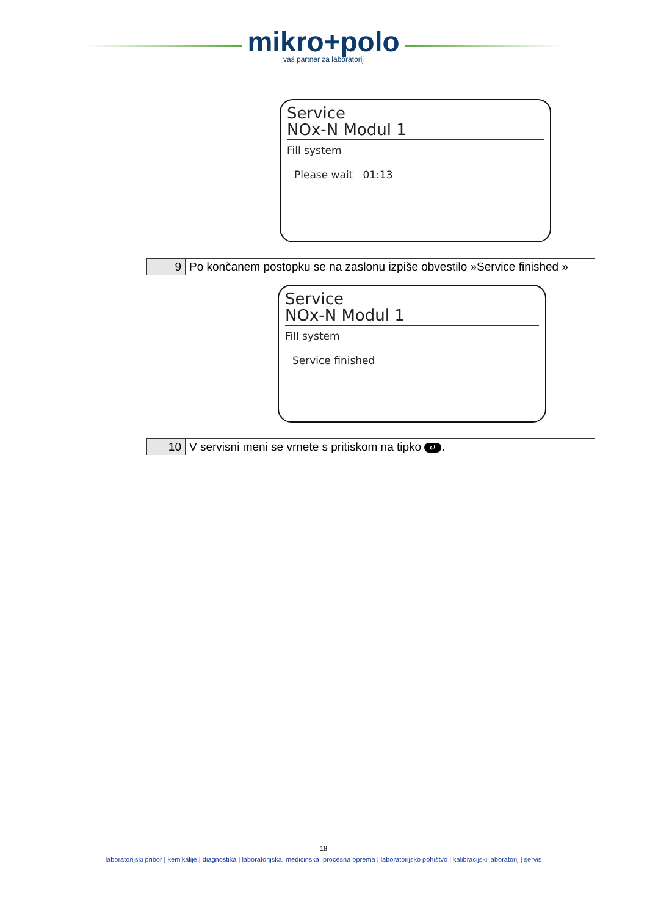mikro+polo
vaš partner za laboratorij
Service
NOx-N Modul 1
Fill system
Please wait 01:13
| 9 | Po končanem postopku se na zaslonu izpiše obvestilo »Service finished » |
Service
NOx-N Modul 1
Fill system
Service finished
| 10 | V servisni meni se vrnete s pritiskom na tipko ↵ . |
18
laboratorijski pribor | kemikalije | diagnostika | laboratorijska, medicinska, procesna oprema | laboratorijsko pohištvo | kalibracijski laboratorij | servis